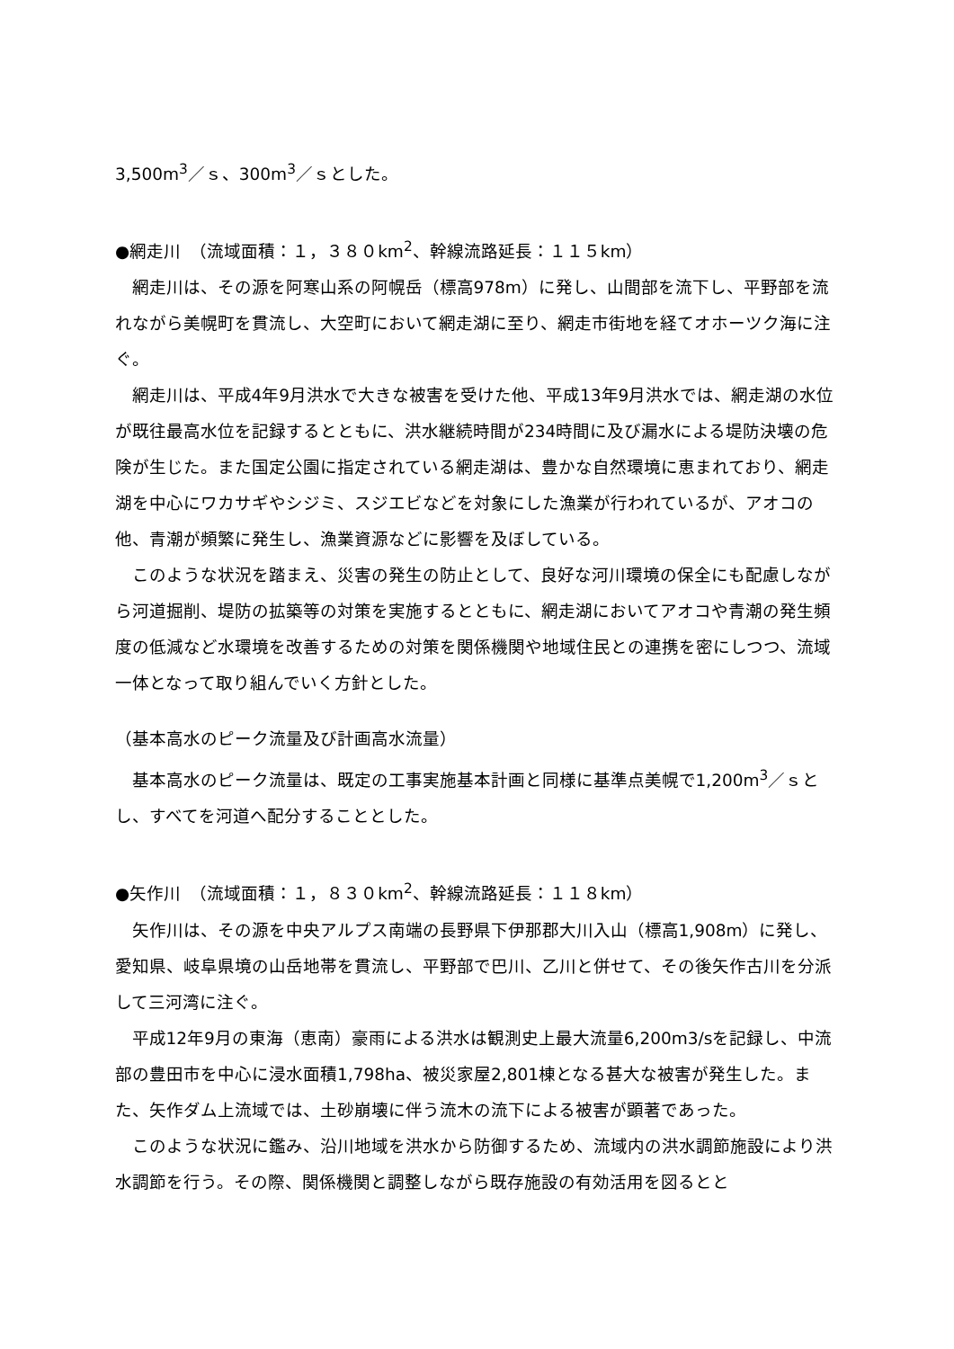3,500m<sup>3</sup>／ｓ、300m<sup>3</sup>／ｓとした。
●網走川　（流域面積：１，３８０km<sup>2</sup>、幹線流路延長：１１５km）
網走川は、その源を阿寒山系の阿幌岳（標高978m）に発し、山間部を流下し、平野部を流れながら美幌町を貫流し、大空町において網走湖に至り、網走市街地を経てオホーツク海に注ぐ。
網走川は、平成4年9月洪水で大きな被害を受けた他、平成13年9月洪水では、網走湖の水位が既往最高水位を記録するとともに、洪水継続時間が234時間に及び漏水による堤防決壊の危険が生じた。また国定公園に指定されている網走湖は、豊かな自然環境に恵まれており、網走湖を中心にワカサギやシジミ、スジエビなどを対象にした漁業が行われているが、アオコの他、青潮が頻繁に発生し、漁業資源などに影響を及ぼしている。
このような状況を踏まえ、災害の発生の防止として、良好な河川環境の保全にも配慮しながら河道掘削、堤防の拡築等の対策を実施するとともに、網走湖においてアオコや青潮の発生頻度の低減など水環境を改善するための対策を関係機関や地域住民との連携を密にしつつ、流域一体となって取り組んでいく方針とした。
（基本高水のピーク流量及び計画高水流量）
基本高水のピーク流量は、既定の工事実施基本計画と同様に基準点美幌で1,200m<sup>3</sup>／ｓとし、すべてを河道へ配分することとした。
●矢作川　（流域面積：１，８３０km<sup>2</sup>、幹線流路延長：１１８km）
矢作川は、その源を中央アルプス南端の長野県下伊那郡大川入山（標高1,908m）に発し、愛知県、岐阜県境の山岳地帯を貫流し、平野部で巴川、乙川と併せて、その後矢作古川を分派して三河湾に注ぐ。
平成12年9月の東海（恵南）豪雨による洪水は観測史上最大流量6,200m3/sを記録し、中流部の豊田市を中心に浸水面積1,798ha、被災家屋2,801棟となる甚大な被害が発生した。また、矢作ダム上流域では、土砂崩壊に伴う流木の流下による被害が顕著であった。
このような状況に鑑み、沿川地域を洪水から防御するため、流域内の洪水調節施設により洪水調節を行う。その際、関係機関と調整しながら既存施設の有効活用を図るとと